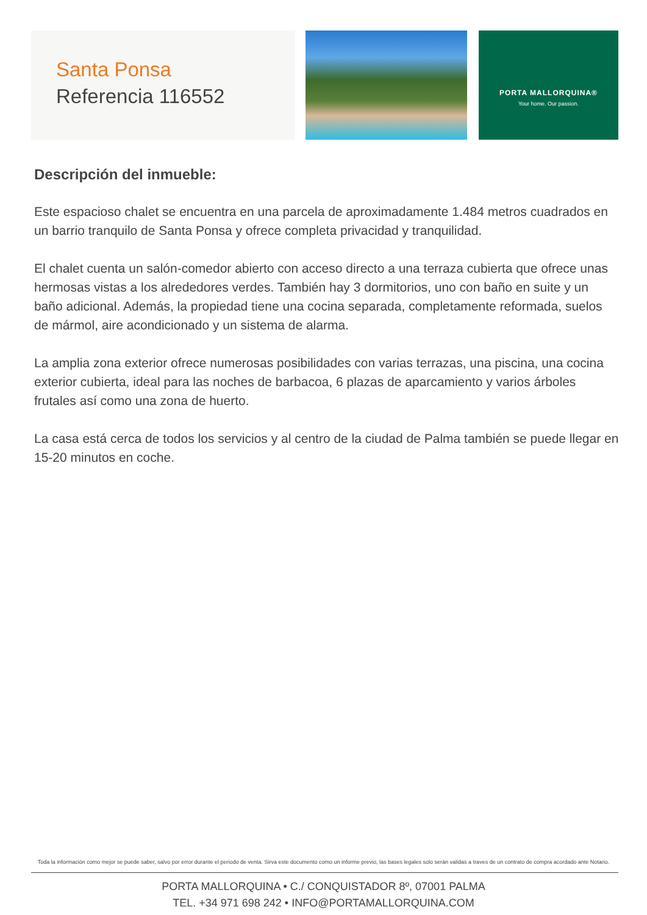Santa Ponsa
Referencia 116552
PORTA MALLORQUINA®
Your home. Our passion.
Descripción del inmueble:
Este espacioso chalet se encuentra en una parcela de aproximadamente 1.484 metros cuadrados en un barrio tranquilo de Santa Ponsa y ofrece completa privacidad y tranquilidad.
El chalet cuenta un salón-comedor abierto con acceso directo a una terraza cubierta que ofrece unas hermosas vistas a los alrededores verdes. También hay 3 dormitorios, uno con baño en suite y un baño adicional. Además, la propiedad tiene una cocina separada, completamente reformada, suelos de mármol, aire acondicionado y un sistema de alarma.
La amplia zona exterior ofrece numerosas posibilidades con varias terrazas, una piscina, una cocina exterior cubierta, ideal para las noches de barbacoa, 6 plazas de aparcamiento y varios árboles frutales así como una zona de huerto.
La casa está cerca de todos los servicios y al centro de la ciudad de Palma también se puede llegar en 15-20 minutos en coche.
Toda la información como mejor se puede saber, salvo por error durante el periodo de venta. Sirva este documento como un informe previo, las bases legales solo serán validas a traves de un contrato de compra acordado ante Notario.
PORTA MALLORQUINA • C./ CONQUISTADOR 8º, 07001 PALMA
TEL. +34 971 698 242 • INFO@PORTAMALLORQUINA.COM